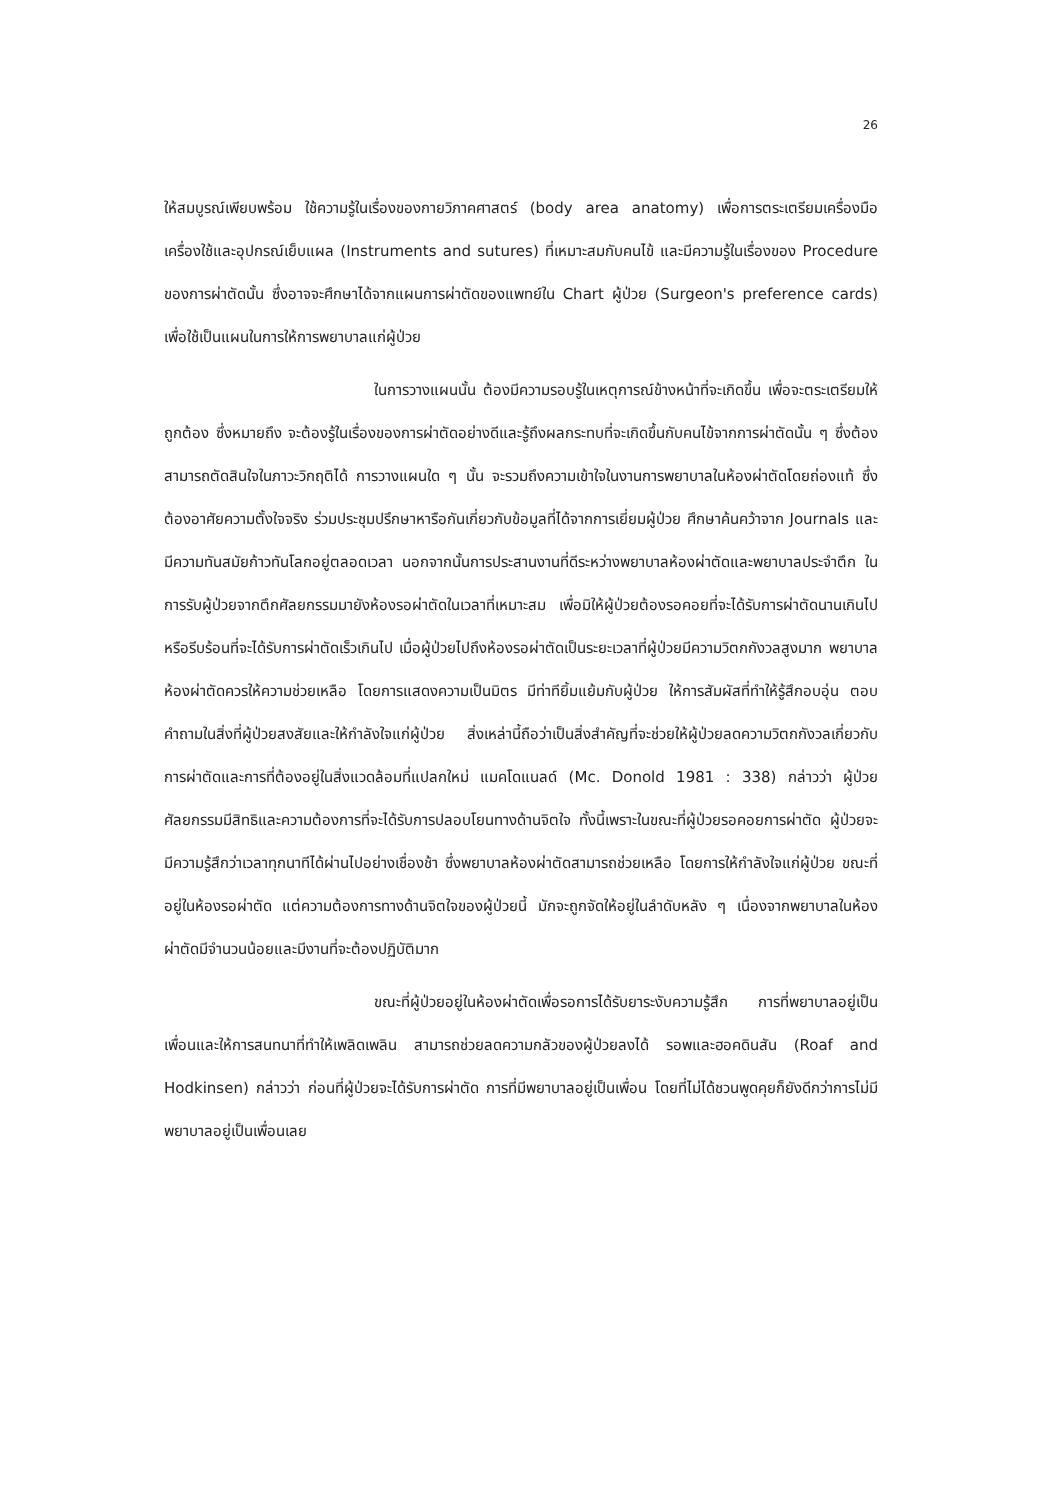26
ให้สมบูรณ์เพียบพร้อม ใช้ความรู้ในเรื่องของกายวิภาคศาสตร์ (body area anatomy) เพื่อการตระเตรียมเครื่องมือ เครื่องใช้และอุปกรณ์เย็บแผล (Instruments and sutures) ที่เหมาะสมกับคนไข้ และมีความรู้ในเรื่องของ Procedure ของการผ่าตัดนั้น ซึ่งอาจจะศึกษาได้จากแผนการผ่าตัดของแพทย์ใน Chart ผู้ป่วย (Surgeon's preference cards) เพื่อใช้เป็นแผนในการให้การพยาบาลแก่ผู้ป่วย
ในการวางแผนนั้น ต้องมีความรอบรู้ในเหตุการณ์ข้างหน้าที่จะเกิดขึ้น เพื่อจะตระเตรียมให้ถูกต้อง ซึ่งหมายถึง จะต้องรู้ในเรื่องของการผ่าตัดอย่างดีและรู้ถึงผลกระทบที่จะเกิดขึ้นกับคนไข้จากการผ่าตัดนั้น ๆ ซึ่งต้องสามารถตัดสินใจในภาวะวิกฤติได้ การวางแผนใด ๆ นั้น จะรวมถึงความเข้าใจในงานการพยาบาลในห้องผ่าตัดโดยถ่องแท้ ซึ่งต้องอาศัยความตั้งใจจริง ร่วมประชุมปรึกษาหารือกันเกี่ยวกับข้อมูลที่ได้จากการเยี่ยมผู้ป่วย ศึกษาค้นคว้าจาก Journals และมีความทันสมัยก้าวทันโลกอยู่ตลอดเวลา นอกจากนั้นการประสานงานที่ดีระหว่างพยาบาลห้องผ่าตัดและพยาบาลประจำตึก ในการรับผู้ป่วยจากตึกศัลยกรรมมายังห้องรอผ่าตัดในเวลาที่เหมาะสม เพื่อมิให้ผู้ป่วยต้องรอคอยที่จะได้รับการผ่าตัดนานเกินไปหรือรีบร้อนที่จะได้รับการผ่าตัดเร็วเกินไป เมื่อผู้ป่วยไปถึงห้องรอผ่าตัดเป็นระยะเวลาที่ผู้ป่วยมีความวิตกกังวลสูงมาก พยาบาลห้องผ่าตัดควรให้ความช่วยเหลือ โดยการแสดงความเป็นมิตร มีท่าทียิ้มแย้มกับผู้ป่วย ให้การสัมผัสที่ทำให้รู้สึกอบอุ่น ตอบคำถามในสิ่งที่ผู้ป่วยสงสัยและให้กำลังใจแก่ผู้ป่วย สิ่งเหล่านี้ถือว่าเป็นสิ่งสำคัญที่จะช่วยให้ผู้ป่วยลดความวิตกกังวลเกี่ยวกับการผ่าตัดและการที่ต้องอยู่ในสิ่งแวดล้อมที่แปลกใหม่ แมคโดแนลด์ (Mc. Donold 1981 : 338) กล่าวว่า ผู้ป่วยศัลยกรรมมีสิทธิและความต้องการที่จะได้รับการปลอบโยนทางด้านจิตใจ ทั้งนี้เพราะในขณะที่ผู้ป่วยรอคอยการผ่าตัด ผู้ป่วยจะมีความรู้สึกว่าเวลาทุกนาทีได้ผ่านไปอย่างเชื่องช้า ซึ่งพยาบาลห้องผ่าตัดสามารถช่วยเหลือ โดยการให้กำลังใจแก่ผู้ป่วย ขณะที่อยู่ในห้องรอผ่าตัด แต่ความต้องการทางด้านจิตใจของผู้ป่วยนี้ มักจะถูกจัดให้อยู่ในลำดับหลัง ๆ เนื่องจากพยาบาลในห้องผ่าตัดมีจำนวนน้อยและมีงานที่จะต้องปฏิบัติมาก
ขณะที่ผู้ป่วยอยู่ในห้องผ่าตัดเพื่อรอการได้รับยาระงับความรู้สึก การที่พยาบาลอยู่เป็นเพื่อนและให้การสนทนาที่ทำให้เพลิดเพลิน สามารถช่วยลดความกลัวของผู้ป่วยลงได้ รอพและฮอคดินสัน (Roaf and Hodkinsen) กล่าวว่า ก่อนที่ผู้ป่วยจะได้รับการผ่าตัด การที่มีพยาบาลอยู่เป็นเพื่อน โดยที่ไม่ได้ชวนพูดคุยก็ยังดีกว่าการไม่มีพยาบาลอยู่เป็นเพื่อนเลย